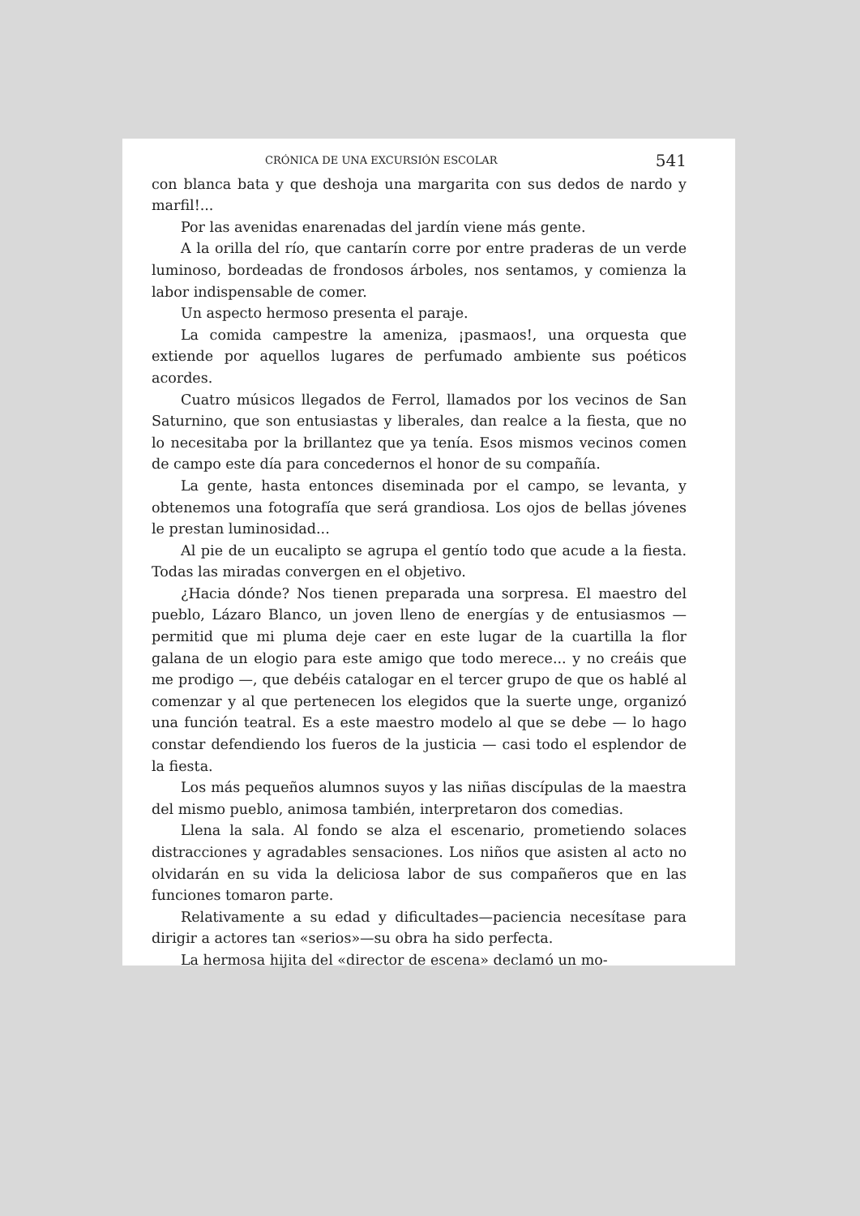CRÓNICA DE UNA EXCURSIÓN ESCOLAR 541
con blanca bata y que deshoja una margarita con sus dedos de nardo y marfil!...
Por las avenidas enarenadas del jardín viene más gente.
A la orilla del río, que cantarín corre por entre praderas de un verde luminoso, bordeadas de frondosos árboles, nos sentamos, y comienza la labor indispensable de comer.
Un aspecto hermoso presenta el paraje.
La comida campestre la ameniza, ¡pasmaos!, una orquesta que extiende por aquellos lugares de perfumado ambiente sus poéticos acordes.
Cuatro músicos llegados de Ferrol, llamados por los vecinos de San Saturnino, que son entusiastas y liberales, dan realce a la fiesta, que no lo necesitaba por la brillantez que ya tenía. Esos mismos vecinos comen de campo este día para concedernos el honor de su compañía.
La gente, hasta entonces diseminada por el campo, se levanta, y obtenemos una fotografía que será grandiosa. Los ojos de bellas jóvenes le prestan luminosidad...
Al pie de un eucalipto se agrupa el gentío todo que acude a la fiesta. Todas las miradas convergen en el objetivo.
¿Hacia dónde? Nos tienen preparada una sorpresa. El maestro del pueblo, Lázaro Blanco, un joven lleno de energías y de entusiasmos — permitid que mi pluma deje caer en este lugar de la cuartilla la flor galana de un elogio para este amigo que todo merece... y no creáis que me prodigo —, que debéis catalogar en el tercer grupo de que os hablé al comenzar y al que pertenecen los elegidos que la suerte unge, organizó una función teatral. Es a este maestro modelo al que se debe — lo hago constar defendiendo los fueros de la justicia — casi todo el esplendor de la fiesta.
Los más pequeños alumnos suyos y las niñas discípulas de la maestra del mismo pueblo, animosa también, interpretaron dos comedias.
Llena la sala. Al fondo se alza el escenario, prometiendo solaces distracciones y agradables sensaciones. Los niños que asisten al acto no olvidarán en su vida la deliciosa labor de sus compañeros que en las funciones tomaron parte.
Relativamente a su edad y dificultades—paciencia necesítase para dirigir a actores tan «serios»—su obra ha sido perfecta.
La hermosa hijita del «director de escena» declamó un mo-